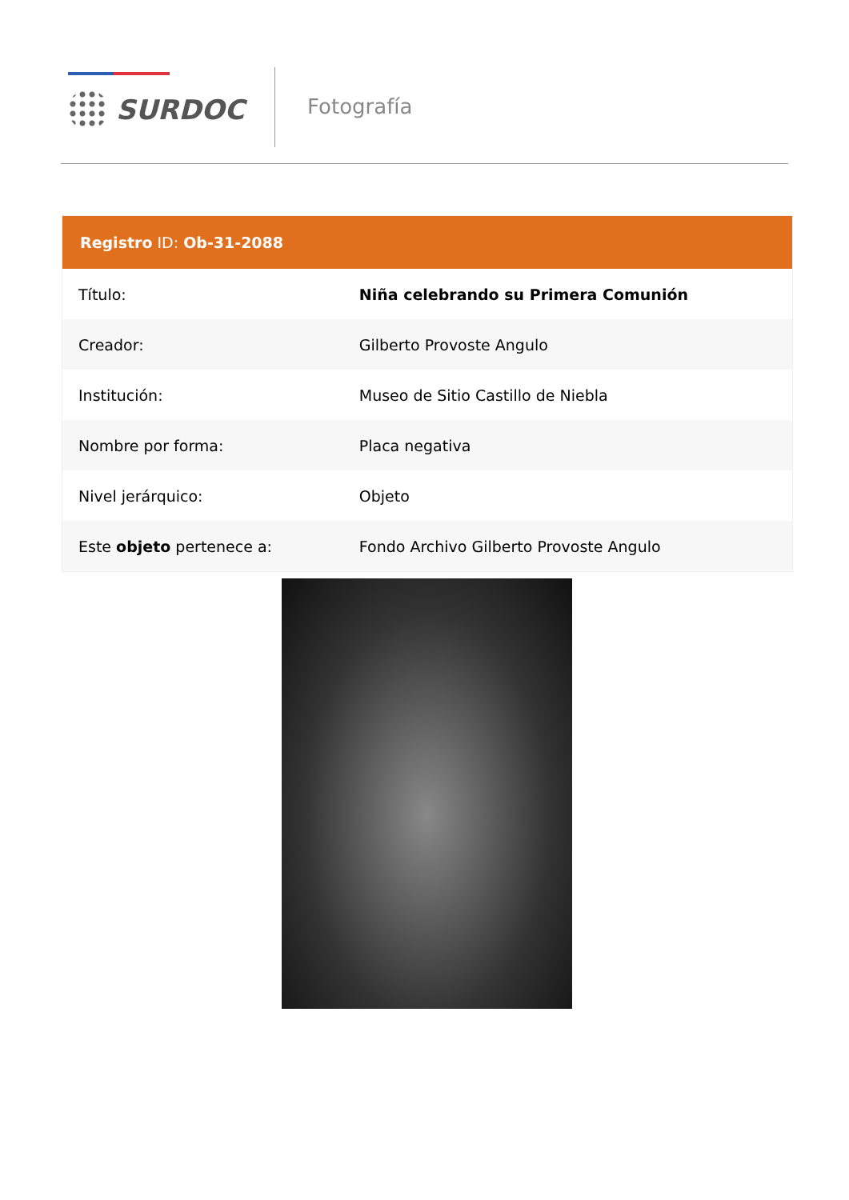SURDOC Fotografía
| Registro ID: Ob-31-2088 | |
| --- | --- |
| Título: | Niña celebrando su Primera Comunión |
| Creador: | Gilberto Provoste Angulo |
| Institución: | Museo de Sitio Castillo de Niebla |
| Nombre por forma: | Placa negativa |
| Nivel jerárquico: | Objeto |
| Este objeto pertenece a: | Fondo Archivo Gilberto Provoste Angulo |